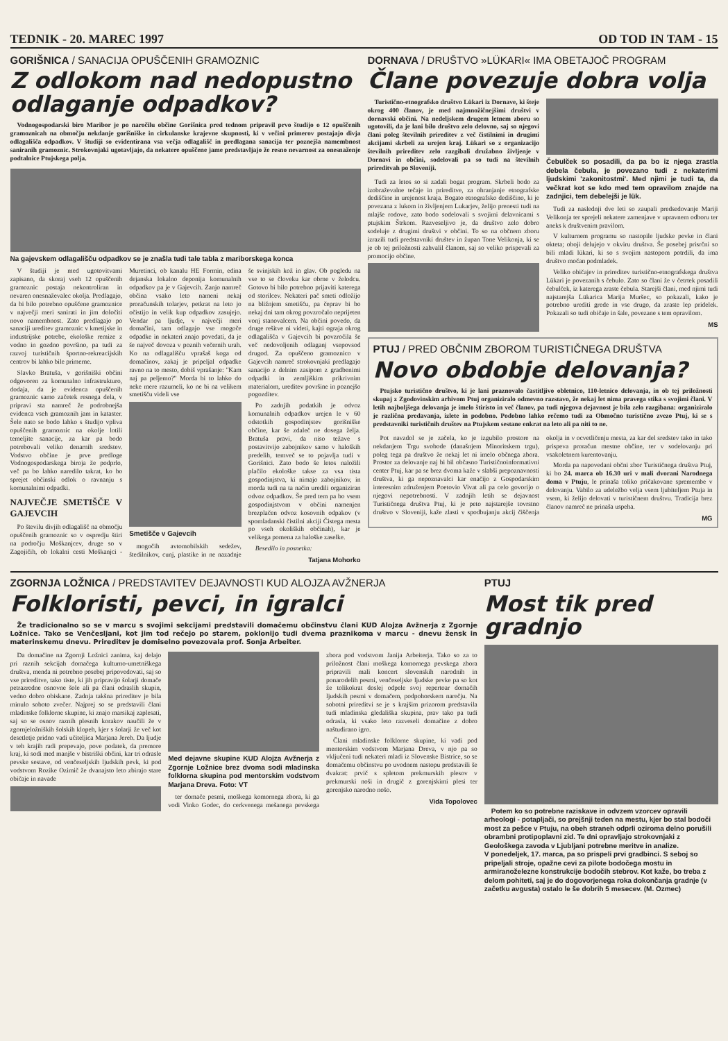TEDNIK - 20. MAREC 1997 OD TOD IN TAM - 15
GORIŠNICA / SANACIJA OPUŠČENIH GRAMOZNIC
Z odlokom nad nedopustno odlaganje odpadkov?
Vodnogospodarski biro Maribor je po naročilu občine Gorišnica pred tednom pripravil prvo študijo o 12 opuščenih gramoznicah na območju nekdanje gorišniške in cirkulanske krajevne skupnosti, ki v večini primerov postajajo divja odlagališča odpadkov. V študiji so evidentirana vsa večja odlagališč in predlagana sanacija ter poznejša namembnost saniranih gramoznic. Strokovnjaki ugotavljajo, da nekatere opuščene jame predstavljajo že resno nevarnost za onesnaženje podtalnice Ptujskega polja.
Na gajevskem odlagališču odpadkov se je znašla tudi tale tabla z mariborskega konca
V študiji je med ugotovitvami zapisano, da skoraj vseh 12 opuščenih gramoznic postaja nekontroliran in nevaren onesnaževalec okolja. Predlagajo, da bi bilo potrebno opuščene gramoznice v največji meri sanirati in jim določiti novo namembnost. Zato predlagajo po sanaciji ureditev gramoznic v kmetijske in industrijske potrebe, ekološke remize z vodno in gozdno površino, pa tudi za razvoj turističnih športno-rekreacijskih centrov bi lahko bile primerne.
Slavko Bratuša, v gorišniški občini odgovoren za komunalno infrastrukturo, dodaja, da je evidenca opuščenih gramoznic samo začetek resnega dela, v pripravi sta namreč že podrobnejša evidenca vseh gramoznih jam in kataster. Šele nato se bodo lahko s študijo vpliva opuščenih gramoznic na okolje lotili temeljite sanacije, za kar pa bodo potrebovali veliko denarnih sredstev. Vodstvo občine je prve predloge Vodnogospodarskega biroja že podprlo, več pa bo lahko naredilo takrat, ko bo sprejet občinski odlok o ravnanju s komunalnimi odpadki.
NAJVEČJE SMETIŠČE V GAJEVCIH
Po številu divjih odlagališč na območju opuščenih gramoznic so v ospredju štiri na področju Moškanjcev, druge so v Zagojičih, ob lokalni cesti Moškanjci - Muretinci, ob kanalu HE Formin, edina dejanska lokalno deponija komunalnih odpadkov pa je v Gajevcih. Zanjo namreč občina vsako leto nameni nekaj proračunskih tolarjev, petkrat na leto jo očistijo in velik kup odpadkov zasujejo. Vendar pa ljudje, v največji meri domačini, tam odlagajo vse mogoče odpadke in nekateri znajo povedati, da je še največ dovoza v poznih večernih urah. Ko na odlagališču vprašaš koga od domačinov, zakaj je pripeljal odpadke ravno na to mesto, dobiš vprašanje: "Kam naj pa peljemo?" Morda bi to lahko do neke mere razumeli, ko ne bi na velikem smetišču videli vse
Smetišče v Gajevcih
mogočih avtomobilskih sedežev, štedilnikov, cunj, plastike in ne nazadnje še svinjskih kož in glav. Ob pogledu na vse to se človeku kar obrne v želodcu. Gotovo bi bilo potrebno prijaviti katerega od storilcev. Nekateri pač smeti odložijo na bližnjem smetišču, pa čeprav bi bo nekaj dni tam okrog povzročalo neprijeten vonj stanovalcem. Na občini povedo, da druge rešitve ni videti, kajti ograja okrog odlagališča v Gajevcih bi povzročila še več nedovoljenih odlaganj vsepovsod drugod. Za opuščeno gramoznico v Gajevcih namreč strokovnjaki predlagajo sanacijo z delnim zasipom z gradbenimi odpadki in zemljiškim prikrivnim materialom, ureditev površine in poznejšo pogozditev.
Po zadnjih podatkih je odvoz komunalnih odpadkov urejen le v 60 odstotkih gospodinjstev gorišniške občine, kar še zdaleč ne dosega želja. Bratuša pravi, da niso težave s postavitvijo zabojnikov samo v haloških predelih, temveč se to pojavlja tudi v Gorišnici. Zato bodo še letos naložili plačilo ekološke takse za vsa tista gospodinjstva, ki nimajo zabojnikov, in morda tudi na ta način uredili organiziran odvoz odpadkov. Še pred tem pa bo vsem gospodinjstvom v občini namenjen brezplačen odvoz kosovnih odpakov (v spomladanski čistilni akciji Čistega mesta po vseh okoliških občinah), kar je velikega pomena za haloške zaselke.
Besedilo in posnetka:
Tatjana Mohorko
DORNAVA / DRUŠTVO »LÜKARI« IMA OBETAJOČ PROGRAM
Člane povezuje dobra volja
Turistično-etnografsko društvo Lükari iz Dornave, ki šteje okrog 400 članov, je med najmnožičnejšimi društvi v dornavski občini. Na nedeljskem drugem letnem zboru so ugotovili, da je lani bilo društvo zelo delovno, saj so njegovi člani poleg številnih prireditev z več čistilnimi in drugimi akcijami skrbeli za urejen kraj. Lükari so z organizacijo številnih prireditev zelo razgibali družabno življenje v Dornavi in občini, sodelovali pa so tudi na številnih prireditvah po Sloveniji.
Tudi za letos so si zadali bogat program. Skrbeli bodo za izobraževalne tečaje in prireditve, za ohranjanje etnografske dediščine in urejenost kraja. Bogato etnografsko dediščino, ki je povezana z lukom in življenjem Lukarjev, želijo prenesti tudi na mlajše rodove, zato bodo sodelovali s svojimi delavnicami s ptujskim Štrkom. Razveseljivo je, da društvo zelo dobro sodeluje z drugimi društvi v občini. To so na občnem zboru izrazili tudi predstavniki društev in župan Tone Velikonja, ki se je ob tej priložnosti zahvalil članom, saj so veliko prispevali za promocijo občine.
Čebulček so posadili, da pa bo iz njega zrastla debela čebula, je povezano tudi z nekaterimi ljudskimi 'zakonitostmi'. Med njimi je tudi ta, da večkrat kot se kdo med tem opravilom znajde na zadnjici, tem debelejši je lük.
Tudi za naslednji dve leti so zaupali predsedovanje Mariji Velikonja ter sprejeli nekatere zamenjave v upravnem odboru ter aneks k društvenim pravilom.
V kulturnem programu so nastopile ljudske pevke in člani okteta; oboji delujejo v okviru društva. Še posebej prisrčni so bili mladi lükari, ki so s svojim nastopom potrdili, da ima društvo močan podmladek.
Veliko običajev in prireditev turistično-etnografskega društva Lükari je povezanih s čebulo. Zato so člani že v četrtek posadili čebulček, iz katerega zraste čebula. Starejši člani, med njimi tudi najstarejša Lükarica Marija Muršec, so pokazali, kako je potrebno urediti grede in vse drugo, da zraste lep pridelek. Pokazali so tudi običaje in šale, povezane s tem opravilom.
MS
PTUJ / PRED OBČNIM ZBOROM TURISTIČNEGA DRUŠTVA
Novo obdobje delovanja?
Ptujsko turistično društvo, ki je lani praznovalo častitljivo obletnico, 110-letnico delovanja, in ob tej priložnosti skupaj z Zgodovinskim arhivom Ptuj organiziralo odmevno razstavo, že nekaj let nima pravega stika s svojimi člani. V letih najboljšega delovanja je imelo štiristo in več članov, pa tudi njegova dejavnost je bila zelo razgibana: organiziralo je različna predavanja, izlete in podobno. Podobno lahko rečemo tudi za Območno turistično zvezo Ptuj, ki se s predstavniki turističnih društev na Ptujskem sestane enkrat na leto ali pa niti to ne.
Pot navzdol se je začela, ko je izgubilo prostore na nekdanjem Trgu svobode (današnjem Minoritskem trgu), poleg tega pa društvo že nekaj let ni imelo občnega zbora. Prostor za delovanje naj bi bil občasno Turističnoinformativni center Ptuj, kar pa se brez dvoma kaže v slabši prepoznavnosti društva, ki ga nepoznavalci kar enačijo z Gospodarskim interesnim združenjem Poetovio Vivat ali pa celo govorijo o njegovi nepotrebnosti. V zadnjih letih se dejavnost Turističnega društva Ptuj, ki je peto najstarejše tovrstno društvo v Sloveniji, kaže zlasti v spodbujanju akcij čiščenja okolja in v ocvetličenju mesta, za kar del sredstev tako in tako prispeva proračun mestne občine, ter v sodelovanju pri vsakoletnem kurentovanju.
Morda pa napovedani občni zbor Turističnega društva Ptuj, ki bo 24. marca ob 16.30 uri v mali dvorani Narodnega doma v Ptuju, le prinaša toliko pričakovane spremembe v delovanju. Vabilo za udeležbo velja vsem ljubiteljem Ptuja in vsem, ki želijo delovati v turističnem društvu. Tradicija brez članov namreč ne prinaša uspeha.
MG
ZGORNJA LOŽNICA / PREDSTAVITEV DEJAVNOSTI KUD ALOJZA AVŽNERJA
Folkloristi, pevci, in igralci
Že tradicionalno so se v marcu s svojimi sekcijami predstavili domačemu občinstvu člani KUD Alojza Avžnerja z Zgornje Ložnice. Tako se Venčesljani, kot jim tod rečejo po starem, poklonijo tudi dvema praznikoma v marcu - dnevu žensk in materinskemu dnevu. Prireditev je domiselno povezovala prof. Sonja Arbeiter.
Da domačine na Zgornji Ložnici zanima, kaj delajo pri raznih sekcijah domačega kulturno-umetniškega društva, menda ni potrebno posebej pripovedovati, saj so vse prireditve, tako tiste, ki jih pripravijo šolarji domače petrazredne osnovne šole ali pa člani odraslih skupin, vedno dobro obiskane. Zadnja takšna prireditev je bila minulo soboto zvečer. Najprej so se predstavili člani mladinske folklorne skupine, ki znajo marsikaj zaplesati, saj so se osnov raznih plesnih korakov naučili že v zgornjeložniških šolskih klopeh, kjer s šolarji že več kot desetletje pridno vadi učiteljica Marjana Jereb. Da ljudje v teh krajih radi prepevajo, pove podatek, da premore kraj, ki sodi med manjše v bistriški občini, kar tri odrasle pevske sestave, od venčeseljskih ljudskih pevk, ki pod vodstvom Rozike Ozimič že dvanajsto leto zbirajo stare običaje in navade
Med dejavne skupine KUD Alojza Avžnerja z Zgornje Ložnice brez dvoma sodi mladinska folklorna skupina pod mentorskim vodstvom Marjana Dreva. Foto: VT
ter domače pesmi, moškega komornega zbora, ki ga vodi Vinko Godec, do cerkvenega mešanega pevskega zbora pod vodstvom Janija Arbeiterja. Tako so za to priložnost člani moškega komornega pevskega zbora pripravili mali koncert slovenskih narodnih in ponarodelih pesmi, venčeseljske ljudske pevke pa so kot že tolikokrat doslej odpele svoj repertoar domačih ljudskih pesmi v domačem, podpohorskem narečju. Na sobotni prireditvi se je s krajšim prizorom predstavila tudi mladinska gledališka skupina, prav tako pa tudi odrasla, ki vsako leto razveseli domačine z dobro naštudirano igro.
Člani mladinske folklorne skupine, ki vadi pod mentorskim vodstvom Marjana Dreva, v njo pa so vključeni tudi nekateri mladi iz Slovenske Bistrice, so se domačemu občinstvu po uvodnem nastopu predstavili še dvakrat: prvič s spletom prekmurskih plesov v prekmurski noši in drugič z gorenjskimi plesi ter gorenjsko narodno nošo.
Vida Topolovec
PTUJ
Most tik pred gradnjo
Potem ko so potrebne raziskave in odvzem vzorcev opravili arheologi - potapljači, so prejšnji teden na mestu, kjer bo stal bodoči most za pešce v Ptuju, na obeh straneh odprli oziroma delno porušili obrambni protipoplavni zid. Te dni opravljajo strokovnjaki z Geološkega zavoda v Ljubljani potrebne meritve in analize.
V ponedeljek, 17. marca, pa so prispeli prvi gradbinci. S seboj so pripeljali stroje, opažne cevi za pilote bodočega mostu in armiranoželezne konstrukcije bodočih stebrov. Kot kaže, bo treba z delom pohiteti, saj je do dogovorjenega roka dokončanja gradnje (v začetku avgusta) ostalo le še dobrih 5 mesecev. (M. Ozmec)